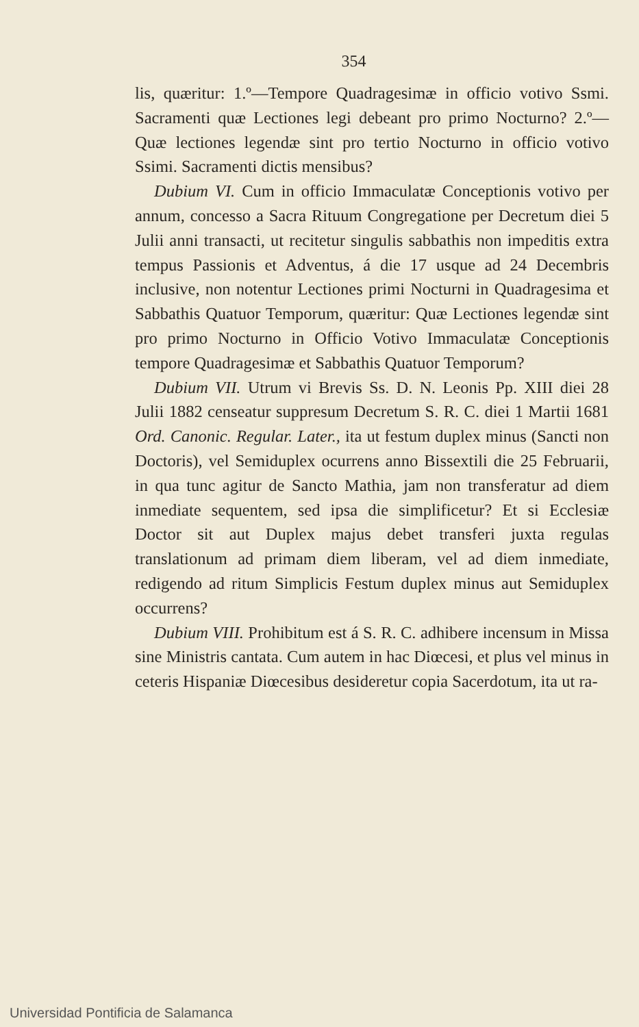354
lis, quæritur: 1.º—Tempore Quadragesimæ in officio votivo Ssmi. Sacramenti quæ Lectiones legi debeant pro primo Nocturno? 2.º—Quæ lectiones legendæ sint pro tertio Nocturno in officio votivo Ssimi. Sacramenti dictis mensibus?
Dubium VI. Cum in officio Immaculatæ Conceptionis votivo per annum, concesso a Sacra Rituum Congregatione per Decretum diei 5 Julii anni transacti, ut recitetur singulis sabbathis non impeditis extra tempus Passionis et Adventus, á die 17 usque ad 24 Decembris inclusive, non notentur Lectiones primi Nocturni in Quadragesima et Sabbathis Quatuor Temporum, quæritur: Quæ Lectiones legendæ sint pro primo Nocturno in Officio Votivo Immaculatæ Conceptionis tempore Quadragesimæ et Sabbathis Quatuor Temporum?
Dubium VII. Utrum vi Brevis Ss. D. N. Leonis Pp. XIII diei 28 Julii 1882 censeatur suppresum Decretum S. R. C. diei 1 Martii 1681 Ord. Canonic. Regular. Later., ita ut festum duplex minus (Sancti non Doctoris), vel Semiduplex ocurrens anno Bissextili die 25 Februarii, in qua tunc agitur de Sancto Mathia, jam non transferatur ad diem inmediate sequentem, sed ipsa die simplificetur? Et si Ecclesiæ Doctor sit aut Duplex majus debet transferi juxta regulas translationum ad primam diem liberam, vel ad diem inmediate, redigendo ad ritum Simplicis Festum duplex minus aut Semiduplex occurrens?
Dubium VIII. Prohibitum est á S. R. C. adhibere incensum in Missa sine Ministris cantata. Cum autem in hac Diœcesi, et plus vel minus in ceteris Hispaniæ Diœcesibus desideretur copia Sacerdotum, ita ut ra-
Universidad Pontificia de Salamanca